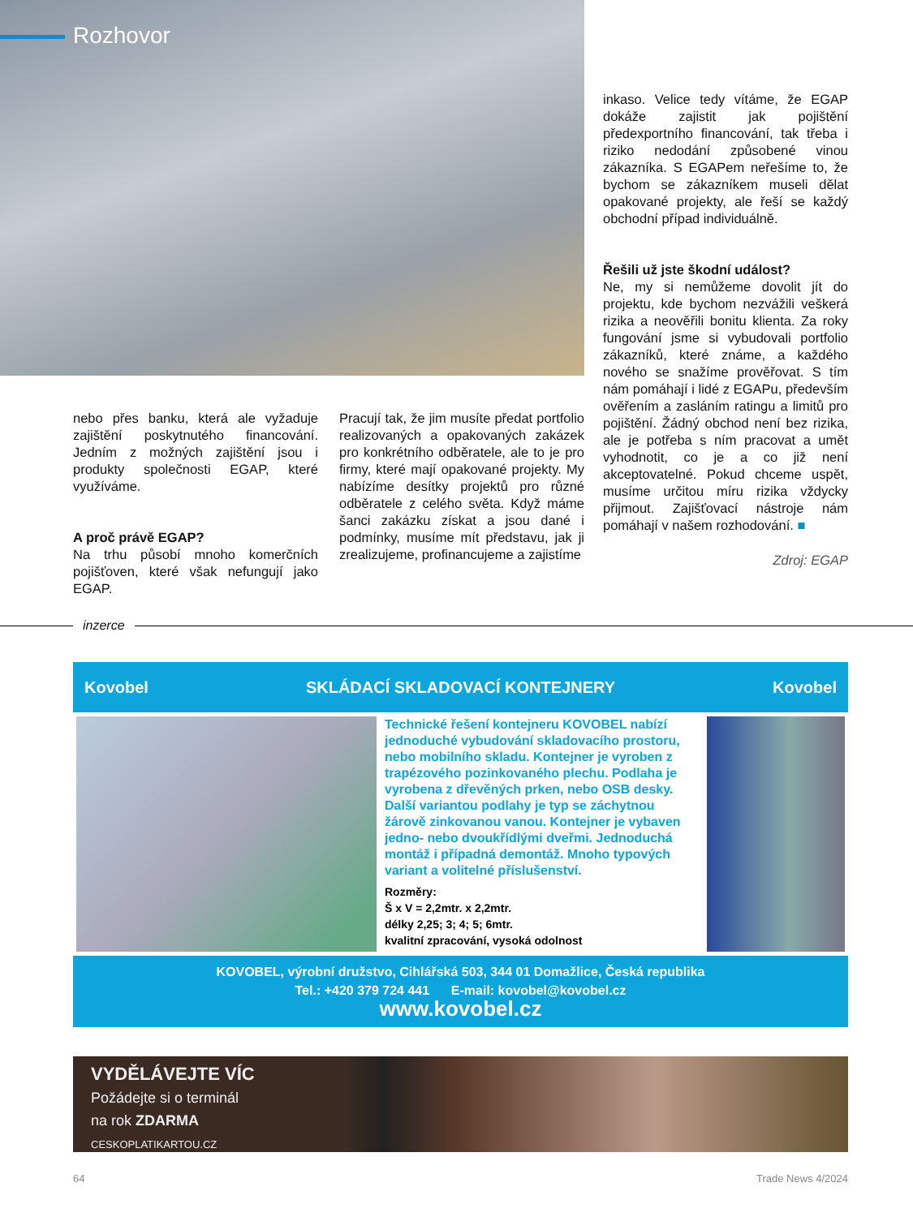Rozhovor
inkaso. Velice tedy vítáme, že EGAP dokáže zajistit jak pojištění předexportního financování, tak třeba i riziko nedodání způsobené vinou zákazníka. S EGAPem neřešíme to, že bychom se zákazníkem museli dělat opakované projekty, ale řeší se každý obchodní případ individuálně.
Řešili už jste škodní událost?
Ne, my si nemůžeme dovolit jít do projektu, kde bychom nezvážili veškerá rizika a neověřili bonitu klienta. Za roky fungování jsme si vybudovali portfolio zákazníků, které známe, a každého nového se snažíme prověřovat. S tím nám pomáhají i lidé z EGAPu, především ověřením a zasláním ratingu a limitů pro pojištění. Žádný obchod není bez rizika, ale je potřeba s ním pracovat a umět vyhodnotit, co je a co již není akceptovatelné. Pokud chceme uspět, musíme určitou míru rizika vždycky přijmout. Zajišťovací nástroje nám pomáhají v našem rozhodování. ■
Zdroj: EGAP
nebo přes banku, která ale vyžaduje zajištění poskytnutého financování. Jedním z možných zajištění jsou i produkty společnosti EGAP, které využíváme.
A proč právě EGAP?
Na trhu působí mnoho komerčních pojišťoven, které však nefungují jako EGAP.
Pracují tak, že jim musíte předat portfolio realizovaných a opakovaných zakázek pro konkrétního odběratele, ale to je pro firmy, které mají opakované projekty. My nabízíme desítky projektů pro různé odběratele z celého světa. Když máme šanci zakázku získat a jsou dané i podmínky, musíme mít představu, jak ji zrealizujeme, profinancujeme a zajistíme
inzerce
Kovobel SKLÁDACÍ SKLADOVACÍ KONTEJNERY Kovobel
Technické řešení kontejneru KOVOBEL nabízí jednoduché vybudování skladovacího prostoru, nebo mobilního skladu. Kontejner je vyroben z trapézového pozinkovaného plechu. Podlaha je vyrobena z dřevěných prken, nebo OSB desky. Další variantou podlahy je typ se záchytnou žárově zinkovanou vanou. Kontejner je vybaven jedno- nebo dvoukřídlými dveřmi. Jednoduchá montáž i případná demontáž. Mnoho typových variant a volitelné příslušenství.
Rozměry:
Š x V = 2,2mtr. x 2,2mtr.
délky 2,25; 3; 4; 5; 6mtr.
kvalitní zpracování, vysoká odolnost
KOVOBEL, výrobní družstvo, Cihlářská 503, 344 01 Domažlice, Česká republika
Tel.: +420 379 724 441 E-mail: kovobel@kovobel.cz
www.kovobel.cz
VYDĚLÁVEJTE VÍC
Požádejte si o terminál
na rok ZDARMA
CESKOPLATIKARTOU.CZ
64 Trade News 4/2024